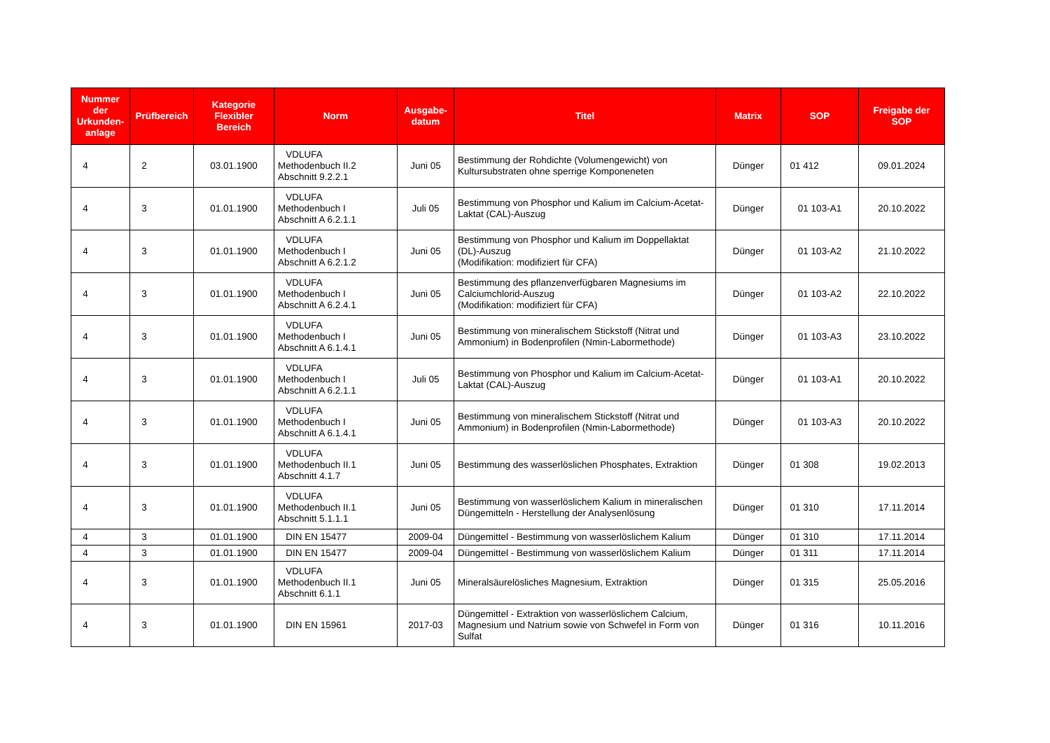| Nummer der Urkunden-anlage | Prüfbereich | Kategorie Flexibler Bereich | Norm | Ausgabe-datum | Titel | Matrix | SOP | Freigabe der SOP |
| --- | --- | --- | --- | --- | --- | --- | --- | --- |
| 4 | 2 | 03.01.1900 | VDLUFA Methodenbuch II.2 Abschnitt 9.2.2.1 | Juni 05 | Bestimmung der Rohdichte (Volumengewicht) von Kultursubstraten ohne sperrige Komponeneten | Dünger | 01 412 | 09.01.2024 |
| 4 | 3 | 01.01.1900 | VDLUFA Methodenbuch I Abschnitt A 6.2.1.1 | Juli 05 | Bestimmung von Phosphor und Kalium im Calcium-Acetat- Laktat (CAL)-Auszug | Dünger | 01 103-A1 | 20.10.2022 |
| 4 | 3 | 01.01.1900 | VDLUFA Methodenbuch I Abschnitt A 6.2.1.2 | Juni 05 | Bestimmung von Phosphor und Kalium im Doppellaktat (DL)-Auszug (Modifikation: modifiziert für CFA) | Dünger | 01 103-A2 | 21.10.2022 |
| 4 | 3 | 01.01.1900 | VDLUFA Methodenbuch I Abschnitt A 6.2.4.1 | Juni 05 | Bestimmung des pflanzenverfügbaren Magnesiums im Calciumchlorid-Auszug (Modifikation: modifiziert für CFA) | Dünger | 01 103-A2 | 22.10.2022 |
| 4 | 3 | 01.01.1900 | VDLUFA Methodenbuch I Abschnitt A 6.1.4.1 | Juni 05 | Bestimmung von mineralischem Stickstoff (Nitrat und Ammonium) in Bodenprofilen (Nmin-Labormethode) | Dünger | 01 103-A3 | 23.10.2022 |
| 4 | 3 | 01.01.1900 | VDLUFA Methodenbuch I Abschnitt A 6.2.1.1 | Juli 05 | Bestimmung von Phosphor und Kalium im Calcium-Acetat- Laktat (CAL)-Auszug | Dünger | 01 103-A1 | 20.10.2022 |
| 4 | 3 | 01.01.1900 | VDLUFA Methodenbuch I Abschnitt A 6.1.4.1 | Juni 05 | Bestimmung von mineralischem Stickstoff (Nitrat und Ammonium) in Bodenprofilen (Nmin-Labormethode) | Dünger | 01 103-A3 | 20.10.2022 |
| 4 | 3 | 01.01.1900 | VDLUFA Methodenbuch II.1 Abschnitt 4.1.7 | Juni 05 | Bestimmung des wasserlöslichen Phosphates, Extraktion | Dünger | 01 308 | 19.02.2013 |
| 4 | 3 | 01.01.1900 | VDLUFA Methodenbuch II.1 Abschnitt 5.1.1.1 | Juni 05 | Bestimmung von wasserlöslichem Kalium in mineralischen Düngemitteln - Herstellung der Analysenlösung | Dünger | 01 310 | 17.11.2014 |
| 4 | 3 | 01.01.1900 | DIN EN 15477 | 2009-04 | Düngemittel - Bestimmung von wasserlöslichem Kalium | Dünger | 01 310 | 17.11.2014 |
| 4 | 3 | 01.01.1900 | DIN EN 15477 | 2009-04 | Düngemittel - Bestimmung von wasserlöslichem Kalium | Dünger | 01 311 | 17.11.2014 |
| 4 | 3 | 01.01.1900 | VDLUFA Methodenbuch II.1 Abschnitt 6.1.1 | Juni 05 | Mineralsäurelösliches Magnesium, Extraktion | Dünger | 01 315 | 25.05.2016 |
| 4 | 3 | 01.01.1900 | DIN EN 15961 | 2017-03 | Düngemittel - Extraktion von wasserlöslichem Calcium, Magnesium und Natrium sowie von Schwefel in Form von Sulfat | Dünger | 01 316 | 10.11.2016 |